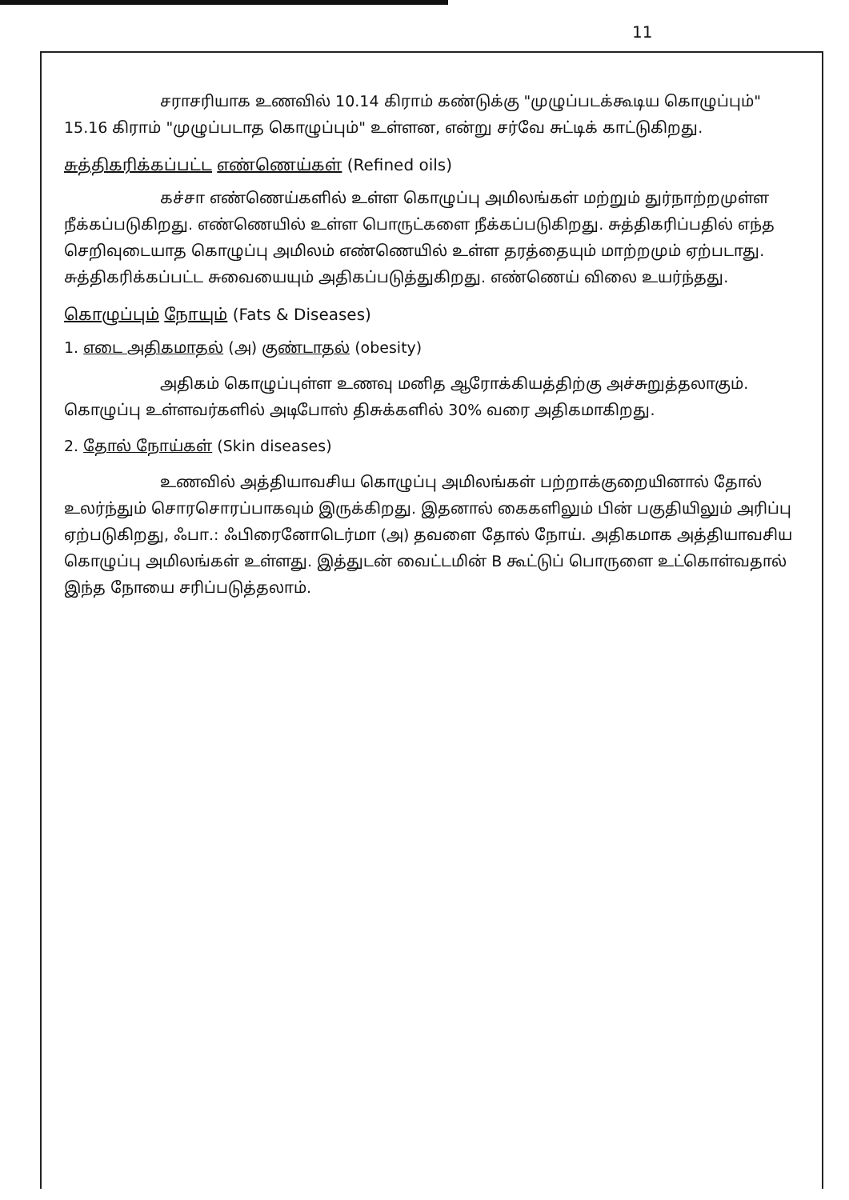11
சராசரியாக உணவில் 10.14 கிராம் கண்டுக்கு "முழுப்படக்கூடிய கொழுப்பும்" 15.16 கிராம் "முழுப்படாத கொழுப்பும்" உள்ளன, என்று சர்வே சுட்டிக் காட்டுகிறது.
சுத்திகரிக்கப்பட்ட எண்ணெய்கள் (Refined oils)
கச்சா எண்ணெய்களில் உள்ள கொழுப்பு அமிலங்கள் மற்றும் துர்நாற்றமுள்ள நீக்கப்படுகிறது. எண்ணெயில் உள்ள பொருட்களை நீக்கப்படுகிறது. சுத்திகரிப்பதில் எந்த செறிவுடையாத கொழுப்பு அமிலம் எண்ணெயில் உள்ள தரத்தையும் மாற்றமும் ஏற்படாது. சுத்திகரிக்கப்பட்ட சுவையையும் அதிகப்படுத்துகிறது. எண்ணெய் விலை உயர்ந்தது.
கொழுப்பும் நோயும் (Fats & Diseases)
1. எடை அதிகமாதல் (அ) குண்டாதல் (obesity)
அதிகம் கொழுப்புள்ள உணவு மனித ஆரோக்கியத்திற்கு அச்சுறுத்தலாகும். கொழுப்பு உள்ளவர்களில் அடிபோஸ் திசுக்களில் 30% வரை அதிகமாகிறது.
2. தோல் நோய்கள் (Skin diseases)
உணவில் அத்தியாவசிய கொழுப்பு அமிலங்கள் பற்றாக்குறையினால் தோல் உலர்ந்தும் சொரசொரப்பாகவும் இருக்கிறது. இதனால் கைகளிலும் பின் பகுதியிலும் அரிப்பு ஏற்படுகிறது, ஃபா.: ஃபிரைனோடெர்மா (அ) தவளை தோல் நோய். அதிகமாக அத்தியாவசிய கொழுப்பு அமிலங்கள் உள்ளது. இத்துடன் வைட்டமின் B கூட்டுப் பொருளை உட்கொள்வதால் இந்த நோயை சரிப்படுத்தலாம்.